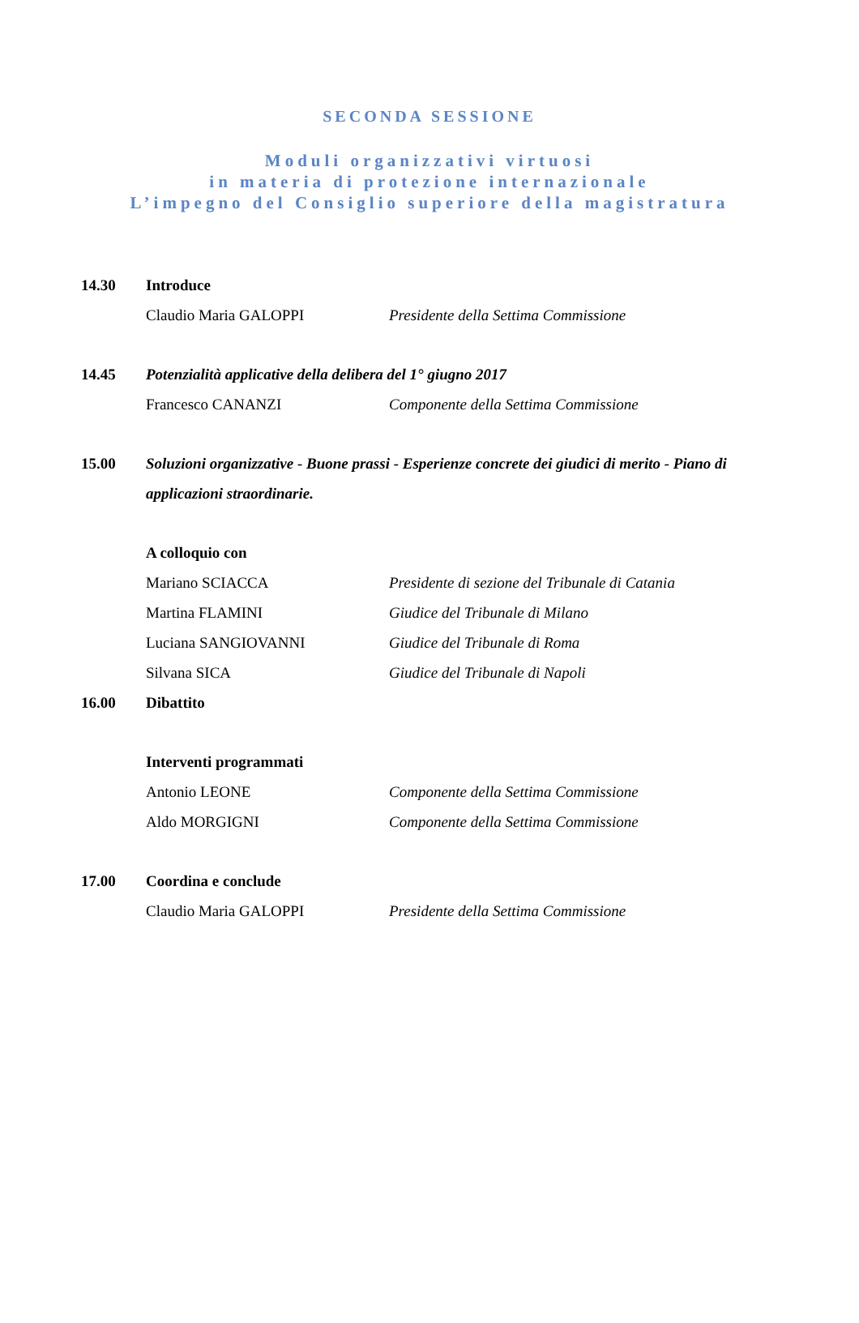SECONDA SESSIONE
Moduli organizzativi virtuosi
in materia di protezione internazionale
L’impegno del Consiglio superiore della magistratura
14.30 Introduce
Claudio Maria GALOPPI Presidente della Settima Commissione
14.45 Potenzialità applicative della delibera del 1° giugno 2017
Francesco CANANZI Componente della Settima Commissione
15.00 Soluzioni organizzative - Buone prassi - Esperienze concrete dei giudici di merito - Piano di applicazioni straordinarie.
A colloquio con
Mariano SCIACCA Presidente di sezione del Tribunale di Catania
Martina FLAMINI Giudice del Tribunale di Milano
Luciana SANGIOVANNI Giudice del Tribunale di Roma
Silvana SICA Giudice del Tribunale di Napoli
16.00 Dibattito
Interventi programmati
Antonio LEONE Componente della Settima Commissione
Aldo MORGIGNI Componente della Settima Commissione
17.00 Coordina e conclude
Claudio Maria GALOPPI Presidente della Settima Commissione